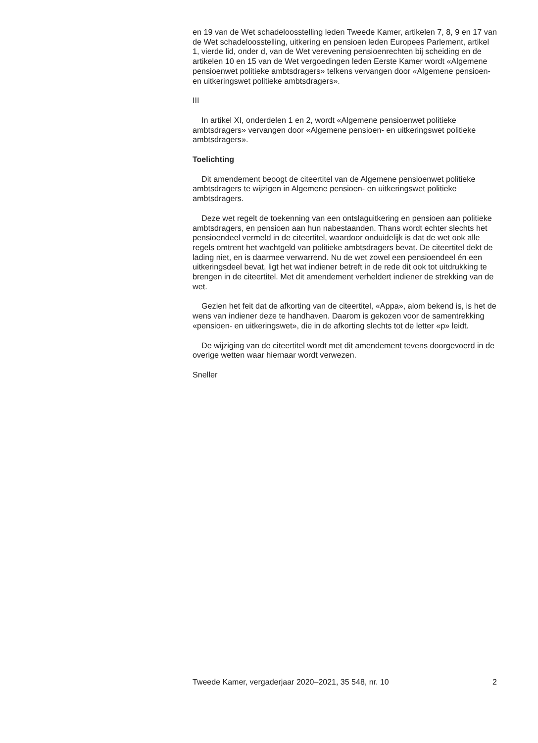en 19 van de Wet schadeloosstelling leden Tweede Kamer, artikelen 7, 8, 9 en 17 van de Wet schadeloosstelling, uitkering en pensioen leden Europees Parlement, artikel 1, vierde lid, onder d, van de Wet verevening pensioenrechten bij scheiding en de artikelen 10 en 15 van de Wet vergoedingen leden Eerste Kamer wordt «Algemene pensioenwet politieke ambtsdragers» telkens vervangen door «Algemene pensioen- en uitkeringswet politieke ambtsdragers».
III
In artikel XI, onderdelen 1 en 2, wordt «Algemene pensioenwet politieke ambtsdragers» vervangen door «Algemene pensioen- en uitkeringswet politieke ambtsdragers».
Toelichting
Dit amendement beoogt de citeertitel van de Algemene pensioenwet politieke ambtsdragers te wijzigen in Algemene pensioen- en uitkeringswet politieke ambtsdragers.
Deze wet regelt de toekenning van een ontslaguitkering en pensioen aan politieke ambtsdragers, en pensioen aan hun nabestaanden. Thans wordt echter slechts het pensioendeel vermeld in de citeertitel, waardoor onduidelijk is dat de wet ook alle regels omtrent het wachtgeld van politieke ambtsdragers bevat. De citeertitel dekt de lading niet, en is daarmee verwarrend. Nu de wet zowel een pensioendeel én een uitkeringsdeel bevat, ligt het wat indiener betreft in de rede dit ook tot uitdrukking te brengen in de citeertitel. Met dit amendement verheldert indiener de strekking van de wet.
Gezien het feit dat de afkorting van de citeertitel, «Appa», alom bekend is, is het de wens van indiener deze te handhaven. Daarom is gekozen voor de samentrekking «pensioen- en uitkeringswet», die in de afkorting slechts tot de letter «p» leidt.
De wijziging van de citeertitel wordt met dit amendement tevens doorgevoerd in de overige wetten waar hiernaar wordt verwezen.
Sneller
Tweede Kamer, vergaderjaar 2020–2021, 35 548, nr. 10 2